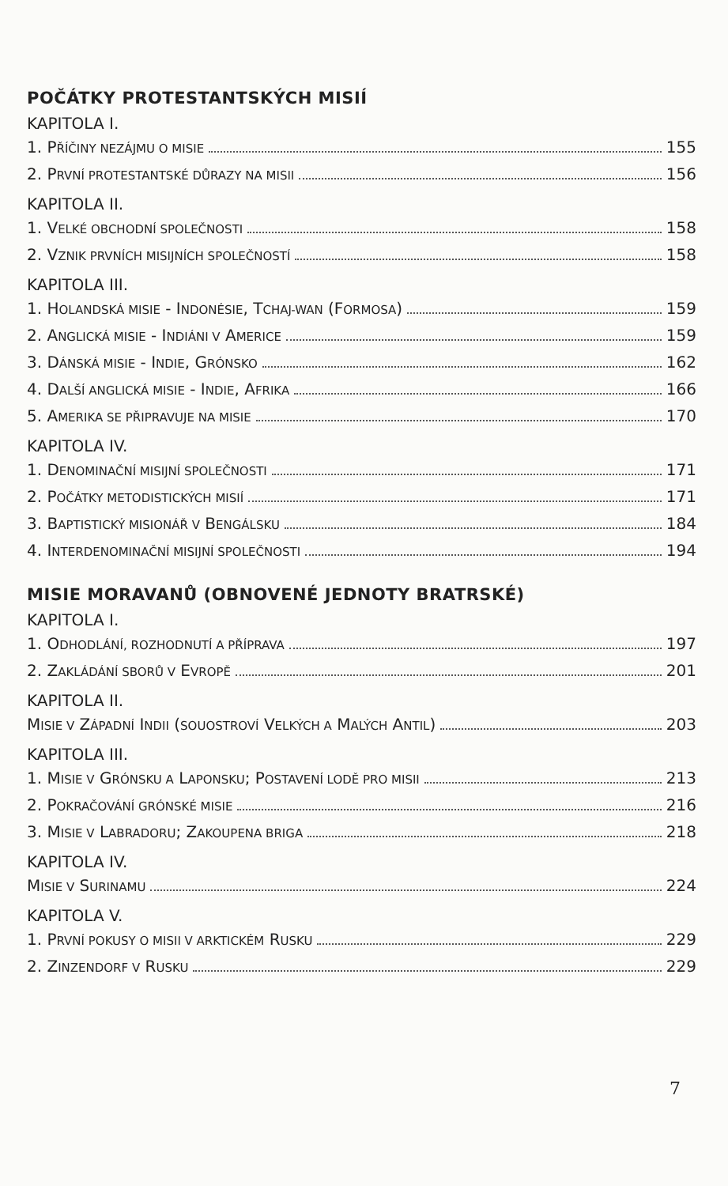POČÁTKY PROTESTANTSKÝCH MISIÍ
KAPITOLA I.
1. PŘÍČINY NEZÁJMU O MISIE 155
2. PRVNÍ PROTESTANTSKÉ DŮRAZY NA MISII 156
KAPITOLA II.
1. VELKÉ OBCHODNÍ SPOLEČNOSTI 158
2. VZNIK PRVNÍCH MISIJNÍCH SPOLEČNOSTÍ 158
KAPITOLA III.
1. HOLANDSKÁ MISIE - INDONÉSIE, TCHAJ-WAN (FORMOSA) 159
2. ANGLICKÁ MISIE - INDIÁNI V AMERICE 159
3. DÁNSKÁ MISIE - INDIE, GRÓNSKO 162
4. DALŠÍ ANGLICKÁ MISIE - INDIE, AFRIKA 166
5. AMERIKA SE PŘIPRAVUJE NA MISIE 170
KAPITOLA IV.
1. DENOMINAČNÍ MISIJNÍ SPOLEČNOSTI 171
2. POČÁTKY METODISTICKÝCH MISIÍ 171
3. BAPTISTICKÝ MISIONÁŘ V BENGÁLSKU 184
4. INTERDENOMINAČNÍ MISIJNÍ SPOLEČNOSTI 194
MISIE MORAVANŮ (OBNOVENÉ JEDNOTY BRATRSKÉ)
KAPITOLA I.
1. ODHODLÁNÍ, ROZHODNUTÍ A PŘÍPRAVA 197
2. ZAKLÁDÁNÍ SBORŮ V EVROPĚ 201
KAPITOLA II.
MISIE V ZÁPADNÍ INDII (SOUOSTROVÍ VELKÝCH A MALÝCH ANTIL) 203
KAPITOLA III.
1. MISIE V GRÓNSKU A LAPONSKU; POSTAVENÍ LODĚ PRO MISII 213
2. POKRAČOVÁNÍ GRÓNSKÉ MISIE 216
3. MISIE V LABRADORU; ZAKOUPENA BRIGA 218
KAPITOLA IV.
MISIE V SURINAMU 224
KAPITOLA V.
1. PRVNÍ POKUSY O MISII V ARKTICKÉM RUSKU 229
2. ZINZENDORF V RUSKU 229
7